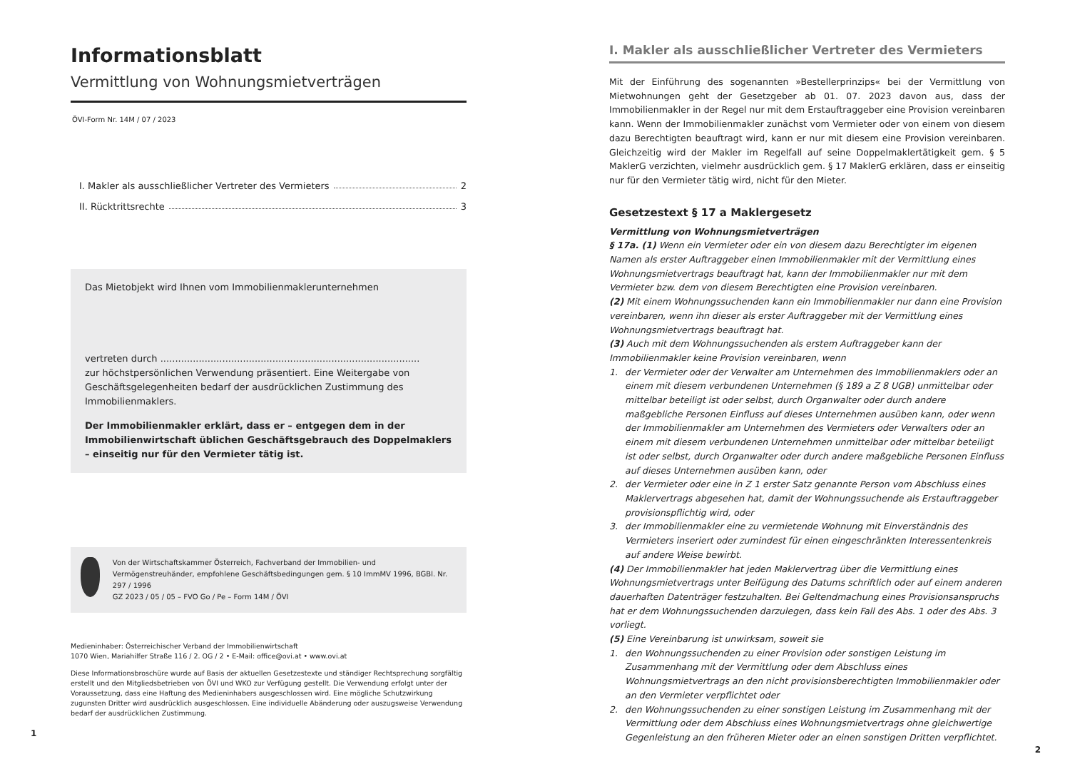Informationsblatt
Vermittlung von Wohnungsmietverträgen
ÖVI-Form Nr. 14M / 07 / 2023
I. Makler als ausschließlicher Vertreter des Vermieters 2
II. Rücktrittsrechte 3
Das Mietobjekt wird Ihnen vom Immobilienmaklerunternehmen
vertreten durch ........................................................................................
zur höchstpersönlichen Verwendung präsentiert. Eine Weitergabe von Geschäftsgelegenheiten bedarf der ausdrücklichen Zustimmung des Immobilienmaklers.
Der Immobilienmakler erklärt, dass er – entgegen dem in der Immobilienwirtschaft üblichen Geschäftsgebrauch des Doppelmaklers – einseitig nur für den Vermieter tätig ist.
Von der Wirtschaftskammer Österreich, Fachverband der Immobilien- und Vermögenstreuhänder, empfohlene Geschäftsbedingungen gem. § 10 ImmMV 1996, BGBl. Nr. 297 / 1996
GZ 2023 / 05 / 05 – FVO Go / Pe – Form 14M / ÖVI
Medieninhaber: Österreichischer Verband der Immobilienwirtschaft
1070 Wien, Mariahilfer Straße 116 / 2. OG / 2 • E-Mail: office@ovi.at • www.ovi.at
Diese Informationsbroschüre wurde auf Basis der aktuellen Gesetzestexte und ständiger Rechtsprechung sorgfältig erstellt und den Mitgliedsbetrieben von ÖVI und WKO zur Verfügung gestellt. Die Verwendung erfolgt unter der Voraussetzung, dass eine Haftung des Medieninhabers ausgeschlossen wird. Eine mögliche Schutzwirkung zugunsten Dritter wird ausdrücklich ausgeschlossen. Eine individuelle Abänderung oder auszugsweise Verwendung bedarf der ausdrücklichen Zustimmung.
1
I. Makler als ausschließlicher Vertreter des Vermieters
Mit der Einführung des sogenannten »Bestellerprinzips« bei der Vermittlung von Mietwohnungen geht der Gesetzgeber ab 01. 07. 2023 davon aus, dass der Immobilienmakler in der Regel nur mit dem Erstauftraggeber eine Provision vereinbaren kann. Wenn der Immobilienmakler zunächst vom Vermieter oder von einem von diesem dazu Berechtigten beauftragt wird, kann er nur mit diesem eine Provision vereinbaren. Gleichzeitig wird der Makler im Regelfall auf seine Doppelmaklertätigkeit gem. § 5 MaklerG verzichten, vielmehr ausdrücklich gem. § 17 MaklerG erklären, dass er einseitig nur für den Vermieter tätig wird, nicht für den Mieter.
Gesetzestext § 17 a Maklergesetz
Vermittlung von Wohnungsmietverträgen
§ 17a. (1) Wenn ein Vermieter oder ein von diesem dazu Berechtigter im eigenen Namen als erster Auftraggeber einen Immobilienmakler mit der Vermittlung eines Wohnungsmietvertrags beauftragt hat, kann der Immobilienmakler nur mit dem Vermieter bzw. dem von diesem Berechtigten eine Provision vereinbaren.
(2) Mit einem Wohnungssuchenden kann ein Immobilienmakler nur dann eine Provision vereinbaren, wenn ihn dieser als erster Auftraggeber mit der Vermittlung eines Wohnungsmietvertrags beauftragt hat.
(3) Auch mit dem Wohnungssuchenden als erstem Auftraggeber kann der Immobilienmakler keine Provision vereinbaren, wenn
1. der Vermieter oder der Verwalter am Unternehmen des Immobilienmaklers oder an einem mit diesem verbundenen Unternehmen (§ 189 a Z 8 UGB) unmittelbar oder mittelbar beteiligt ist oder selbst, durch Organwalter oder durch andere maßgebliche Personen Einfluss auf dieses Unternehmen ausüben kann, oder wenn der Immobilienmakler am Unternehmen des Vermieters oder Verwalters oder an einem mit diesem verbundenen Unternehmen unmittelbar oder mittelbar beteiligt ist oder selbst, durch Organwalter oder durch andere maßgebliche Personen Einfluss auf dieses Unternehmen ausüben kann, oder
2. der Vermieter oder eine in Z 1 erster Satz genannte Person vom Abschluss eines Maklervertrags abgesehen hat, damit der Wohnungssuchende als Erstauftraggeber provisionspflichtig wird, oder
3. der Immobilienmakler eine zu vermietende Wohnung mit Einverständnis des Vermieters inseriert oder zumindest für einen eingeschränkten Interessentenkreis auf andere Weise bewirbt.
(4) Der Immobilienmakler hat jeden Maklervertrag über die Vermittlung eines Wohnungsmietvertrags unter Beifügung des Datums schriftlich oder auf einem anderen dauerhaften Datenträger festzuhalten. Bei Geltendmachung eines Provisionsanspruchs hat er dem Wohnungssuchenden darzulegen, dass kein Fall des Abs. 1 oder des Abs. 3 vorliegt.
(5) Eine Vereinbarung ist unwirksam, soweit sie
1. den Wohnungssuchenden zu einer Provision oder sonstigen Leistung im Zusammenhang mit der Vermittlung oder dem Abschluss eines Wohnungsmietvertrags an den nicht provisionsberechtigten Immobilienmakler oder an den Vermieter verpflichtet oder
2. den Wohnungssuchenden zu einer sonstigen Leistung im Zusammenhang mit der Vermittlung oder dem Abschluss eines Wohnungsmietvertrags ohne gleichwertige Gegenleistung an den früheren Mieter oder an einen sonstigen Dritten verpflichtet.
2